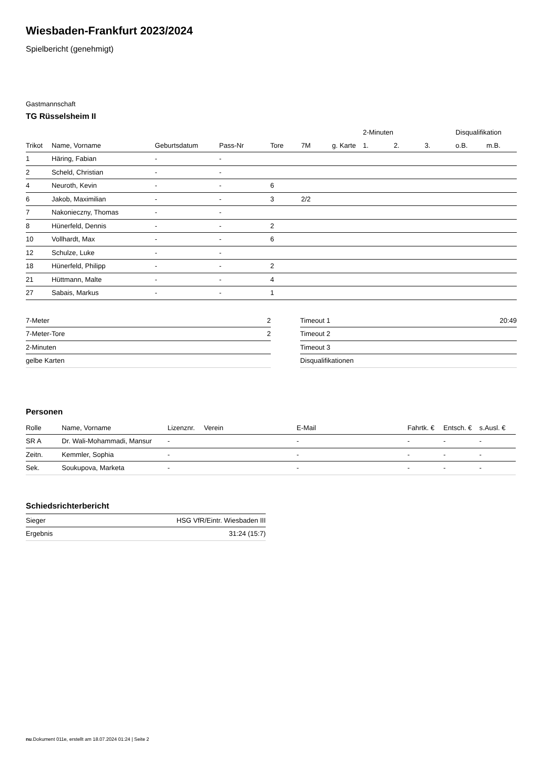Wiesbaden-Frankfurt 2023/2024
Spielbericht (genehmigt)
Gastmannschaft
TG Rüsselsheim II
| | | | | | | | 2-Minuten | | | Disqualifikation | |
| --- | --- | --- | --- | --- | --- | --- | --- | --- | --- | --- | --- |
| Trikot | Name, Vorname | Geburtsdatum | Pass-Nr | Tore | 7M | g. Karte | 1. | 2. | 3. | o.B. | m.B. |
| 1 | Häring, Fabian | - | - | | | | | | | | |
| 2 | Scheld, Christian | - | - | | | | | | | | |
| 4 | Neuroth, Kevin | - | - | 6 | | | | | | | |
| 6 | Jakob, Maximilian | - | - | 3 | 2/2 | | | | | | |
| 7 | Nakonieczny, Thomas | - | - | | | | | | | | |
| 8 | Hünerfeld, Dennis | - | - | 2 | | | | | | | |
| 10 | Vollhardt, Max | - | - | 6 | | | | | | | |
| 12 | Schulze, Luke | - | - | | | | | | | | |
| 18 | Hünerfeld, Philipp | - | - | 2 | | | | | | | |
| 21 | Hüttmann, Malte | - | - | 4 | | | | | | | |
| 27 | Sabais, Markus | - | - | 1 | | | | | | | |
| 7-Meter | 2 |
| 7-Meter-Tore | 2 |
| 2-Minuten | |
| gelbe Karten | |
| Timeout 1 | 20:49 |
| Timeout 2 | |
| Timeout 3 | |
| Disqualifikationen | |
Personen
| Rolle | Name, Vorname | Lizenznr. | Verein | E-Mail | Fahrtk. € | Entsch. € | s.Ausl. € |
| --- | --- | --- | --- | --- | --- | --- | --- |
| SR A | Dr. Wali-Mohammadi, Mansur | - | | - | - | - | - |
| Zeitn. | Kemmler, Sophia | - | | - | - | - | - |
| Sek. | Soukupova, Marketa | - | | - | - | - | - |
Schiedsrichterbericht
| Sieger | HSG VfR/Eintr. Wiesbaden III |
| Ergebnis | 31:24 (15:7) |
nu.Dokument 011e, erstellt am 18.07.2024 01:24 | Seite 2